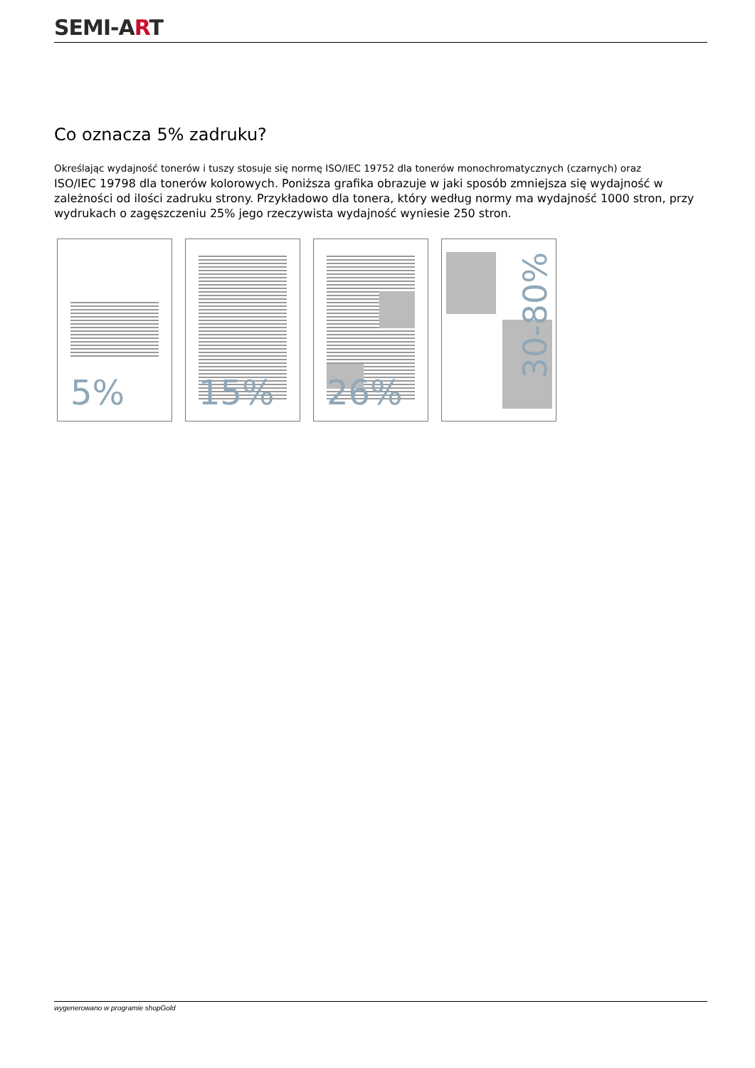SEMI-ART
Co oznacza 5% zadruku?
Określając wydajność tonerów i tuszy stosuje się normę ISO/IEC 19752 dla tonerów monochromatycznych (czarnych) oraz
ISO/IEC 19798 dla tonerów kolorowych. Poniższa grafika obrazuje w jaki sposób zmniejsza się wydajność w zależności od ilości zadruku strony. Przykładowo dla tonera, który według normy ma wydajność 1000 stron, przy wydrukach o zagęszczeniu 25% jego rzeczywista wydajność wyniesie 250 stron.
5%
15%
26%
30-80%
wygenerowano w programie shopGold